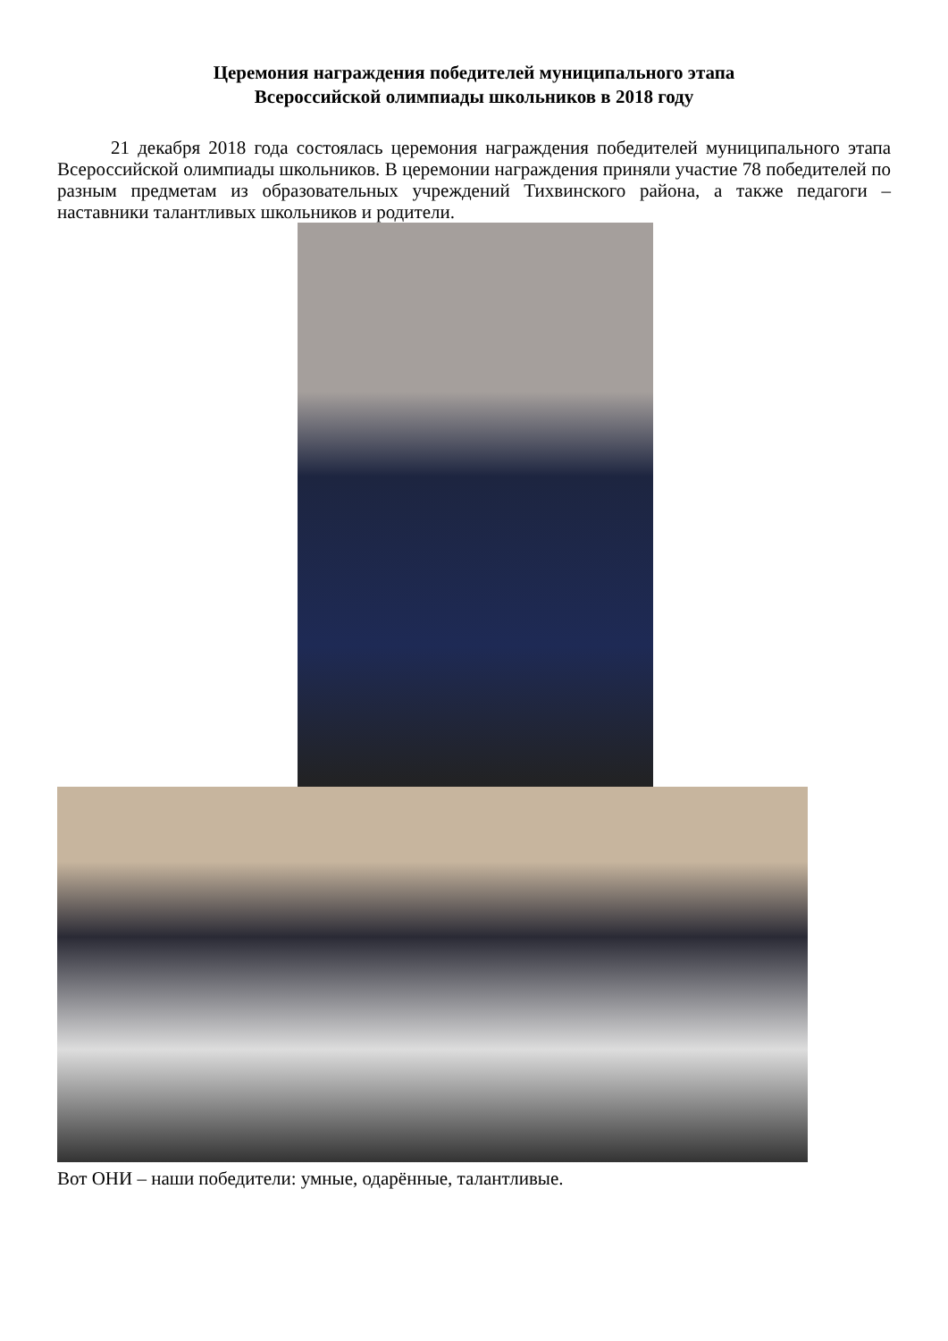Церемония награждения победителей муниципального этапа
Всероссийской олимпиады школьников в 2018 году
21 декабря 2018 года состоялась церемония награждения победителей муниципального этапа Всероссийской олимпиады школьников. В церемонии награждения приняли участие 78 победителей по разным предметам из образовательных учреждений Тихвинского района, а также педагоги – наставники талантливых школьников и родители.
Вот ОНИ – наши победители: умные, одарённые, талантливые.